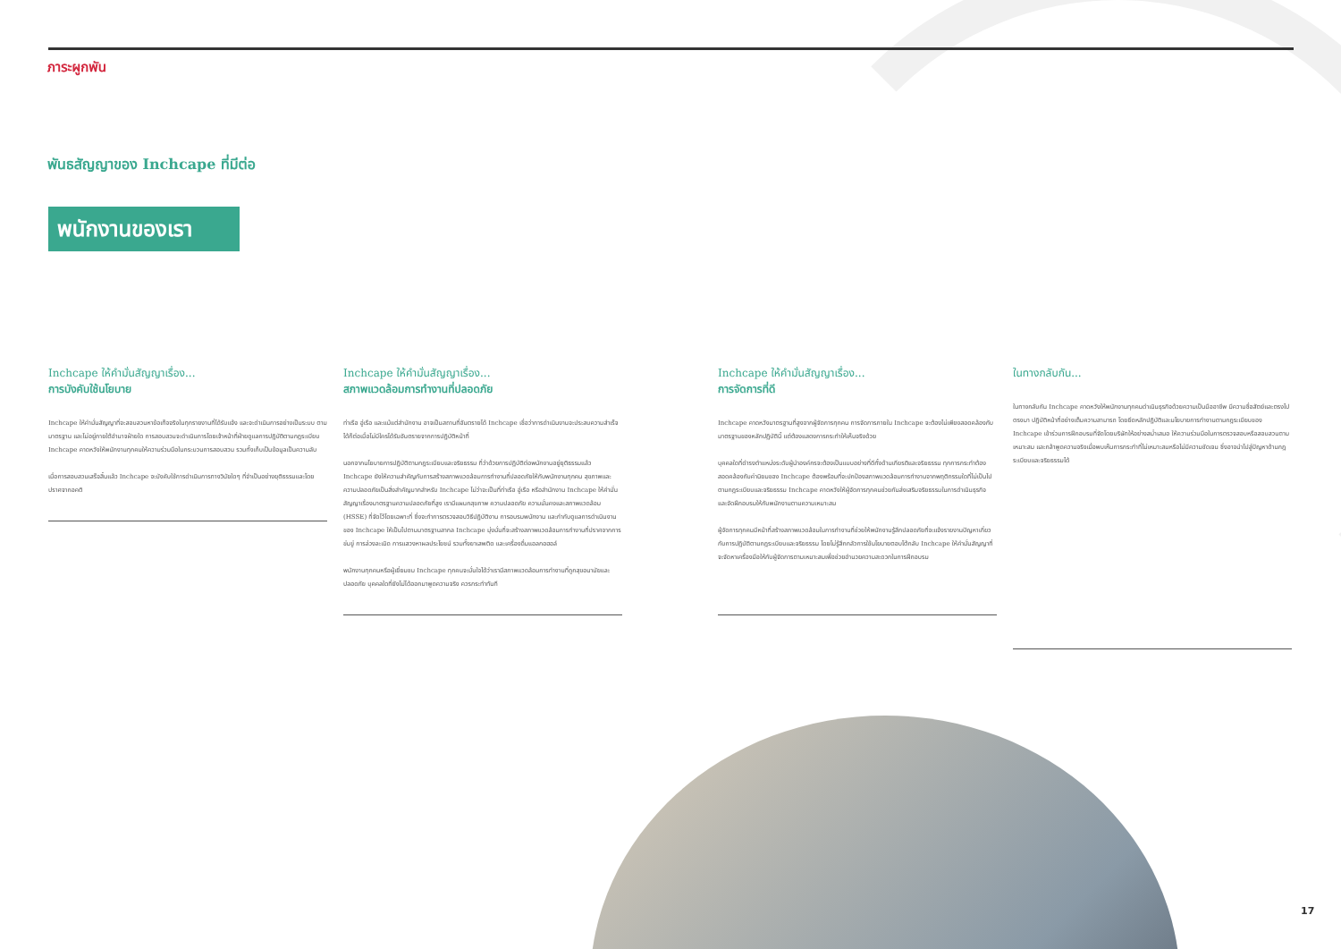ภาระผูกพัน
พันธสัญญาของ Inchcape ที่มีต่อ
พนักงานของเรา
Inchcape ให้คำมั่นสัญญาเรื่อง...
การบังคับใช้นโยบาย
Inchcape ให้คำมั่นสัญญาที่จะสอบสวนหาข้อเท็จจริงในทุกรายงานที่ได้รับแจ้ง และจะดำเนินการอย่างเป็นระบบ ตามมาตรฐาน และไม่อยู่ภายใต้อำนาจฝ่ายใด การสอบสวนจะดำเนินการโดยเจ้าหน้าที่ฝ่ายดูแลการปฏิบัติตามกฎระเบียบ Inchcape คาดหวังให้พนักงานทุกคนให้ความร่วมมือในกระบวนการสอบสวน รวมทั้งเก็บเป็นข้อมูลเป็นความลับ
เมื่อการสอบสวนเสร็จสิ้นแล้ว Inchcape จะบังคับใช้การดำเนินการทางวินัยใดๆ ที่จำเป็นอย่างยุติธรรมและโดยปราศจากอคติ
Inchcape ให้คำมั่นสัญญาเรื่อง...
สภาพแวดล้อมการทำงานที่ปลอดภัย
ท่าเรือ อู่เรือ และแม้แต่สำนักงาน อาจเป็นสถานที่อันตรายได้ Inchcape เชื่อว่าการดำเนินงานจะประสบความสำเร็จได้ก็ต่อเมื่อไม่มีใครได้รับอันตรายจากการปฏิบัติหน้าที่
นอกจากนโยบายการปฏิบัติตามกฎระเบียบและจริยธรรม ที่ว่าด้วยการปฏิบัติต่อพนักงานอยู่ยุติธรรมแล้ว Inchcape ยังให้ความสำคัญกับการสร้างสภาพแวดล้อมการทำงานที่ปลอดภัยให้กับพนักงานทุกคน สุขภาพและความปลอดภัยเป็นสิ่งสำคัญมากสำหรับ Inchcape ไม่ว่าจะเป็นที่ท่าเรือ อู่เรือ หรือสำนักงาน Inchcape ให้คำมั่นสัญญาเรื่องมาตรฐานความปลอดภัยที่สูง เรามีแผนกสุขภาพ ความปลอดภัย ความมั่นคงและสภาพแวดล้อม (HSSE) ที่จัดไว้โดยเฉพาะที่ ซึ่งจะทำการตรวจสอบวิธีปฏิบัติงาน การอบรมพนักงาน และกำกับดูแลการดำเนินงานของ Inchcape ให้เป็นไปตามมาตรฐานสากล Inchcape มุ่งมั่นที่จะสร้างสภาพแวดล้อมการทำงานที่ปราศจากการข่มขู่ การล่วงละเมิด การแสวงหาผลประโยชน์ รวมทั้งยาเสพติด และเครื่องดื่มแอลกอฮอล์
พนักงานทุกคนหรือผู้เยี่ยมชม Inchcape ทุกคนจะมั่นใจได้ว่าเรามีสภาพแวดล้อมการทำงานที่ถูกสุขอนามัยและปลอดภัย บุคคลใดที่ยังไม่ได้ออกมาพูดความจริง ควรกระทำทันที
Inchcape ให้คำมั่นสัญญาเรื่อง...
การจัดการที่ดี
Inchcape คาดหวังมาตรฐานที่สูงจากผู้จัดการทุกคน การจัดการภายใน Inchcape จะต้องไม่เพียงสอดคล้องกับมาตรฐานของหลักปฏิบัตินี้ แต่ต้องแสดงการกระทำให้เห็นจริงด้วย
บุคคลใดที่ดำรงตำแหน่งระดับผู้นำองค์กรจะต้องเป็นแบบอย่างที่ดีทั้งด้านเกียรติและจริยธรรม ทุกการกระทำต้องสอดคล้องกับค่านิยมของ Inchcape ต้องพร้อมที่จะปกป้องสภาพแวดล้อมการทำงานจากพฤติกรรมใดที่ไม่เป็นไปตามกฎระเบียบและจริยธรรม Inchcape คาดหวังให้ผู้จัดการทุกคนช่วยกันส่งเสริมจริยธรรมในการดำเนินธุรกิจ และจัดฝึกอบรมให้กับพนักงานตามความเหมาะสม
ผู้จัดการทุกคนมีหน้าที่สร้างสภาพแวดล้อมในการทำงานที่ช่วยให้พนักงานรู้สึกปลอดภัยที่จะแจ้งรายงานปัญหาเกี่ยวกับการปฏิบัติตามกฎระเบียบและจริยธรรม โดยไม่รู้สึกกลัวการใช้นโยบายตอบโต้กลับ Inchcape ให้คำมั่นสัญญาที่จะจัดหาเครื่องมือให้กับผู้จัดการตามเหมาะสมเพื่อช่วยอำนวยความสะดวกในการฝึกอบรม
ในทางกลับกัน...
ในทางกลับกัน Inchcape คาดหวังให้พนักงานทุกคนดำเนินธุรกิจด้วยความเป็นมืออาชีพ มีความซื่อสัตย์และตรงไปตรงมา ปฏิบัติหน้าที่อย่างเต็มความสามารถ โดยยึดหลักปฏิบัติและนโยบายการทำงานตามกฎระเบียบของ Inchcape เข้าร่วมการฝึกอบรมที่จัดโดยบริษัทให้อย่างสม่ำเสมอ ให้ความร่วมมือในการตรวจสอบหรือสอบสวนตามเหมาะสม และกล้าพูดความจริงเมื่อพบเห็นการกระทำที่ไม่เหมาะสมหรือไม่มีความชัดเจน ซึ่งอาจนำไปสู่ปัญหาด้านกฎระเบียบและจริยธรรมได้
17